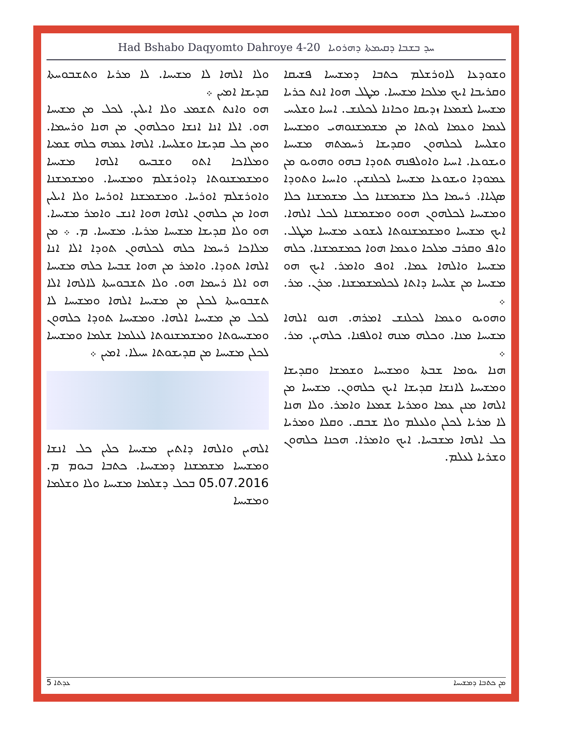Had Bshabo Daqyomto Dahroye 4-20 ܚܕ ܒܫܒܐ ܕܩܝܡܬܐ ܕܗܪܘܝܐ
ܘܫܘܕܥܐ ܠܐܘܪܫܠܡ ܟܬܒܐ ܕܡܫܝܚܐ ܦܫܝܩܐ ܘܩܪܝܒܐ ܐܝܟ ܡܠܟܐ ܡܫܝܚܐ. ܡܛܠ ܗܘܐ ܐܢܬ ܟܪܝܐ ܡܫܝܚܐ ܠܫܡܥܐ ܙܕܝܩܐ ܘܟܐܢܐ ܠܟܠܢܫ. ܐܚܝܐ ܘܫܠܝܚ ܠܥܡܐ ܘܥܡܐ ܠܘܬܐ ܡܢ ܡܫܡܫܢܘܗܝ ܘܡܫܝܚܐ ܘܫܠܝܚܐ ܠܟܠܗܘܢ ܘܩܕܝܫܐ ܪܚܡܬܗ ܡܫܝܚܐ ܘܝܫܘܥܐ. ܐܚܝܐ ܘܐܘܠܦܢܗ ܬܘܕܐ ܒܗܘ ܘܗܘܝܘ ܡܢ ܥܡܘܕܐ ܘܝܫܘܥܐ ܡܫܝܚܐ ܠܟܠܢܫܝܢ. ܘܐܚܝܐ ܘܬܘܕܐ ܣܓܝܐܐ. ܪܚܡܐ ܟܠܐ ܡܫܡܫܢܐ ܟܠ ܡܫܡܫܢܐ ܟܠܐ ܘܡܫܝܚܐ ܠܟܠܗܘܢ ܗܘܘ ܘܡܫܡܫܢܐ ܠܟܠ ܐܠܗܐ. ܐܝܟ ܡܫܝܚܐ ܘܡܫܡܫܢܘܬܐ ܠܝܫܘܥ ܡܫܝܚܐ ܡܛܠ. ܘܐܦ ܘܩܪܒ ܡܠܟܐ ܘܥܡܐ ܗܘܐ ܟܡܫܡܫܢܐ. ܟܠܗ ܡܫܝܚܐ ܘܐܠܗܐ ܥܡܐ. ܐܘܦ ܘܐܡܪ. ܐܝܟ ܗܘ ܡܫܝܚܐ ܡܢ ܫܠܝܚܐ ܕܐܬܐ ܠܟܠܡܫܡܫܢܐ. ܡܪܢ. ܡܪ. ܀
ܘܗܘܝܘ ܘܥܡܐ ܠܟܠܢܫ ܐܡܪܗ. ܗܢܘ ܐܠܗܐ ܡܫܝܚܐ ܡܢܐ. ܘܟܠܗ ܡܢܗ ܐܘܠܦܢܐ. ܟܠܗܝܢ. ܡܪ. ܀
ܗܢܐ ܝܘܡܐ ܫܒܬܐ ܘܡܫܝܚܐ ܘܫܡܫܐ ܘܩܕܝܫܐ ܘܡܫܝܚܐ ܠܐܢܫܐ ܩܕܝܫܐ ܐܝܟ ܟܠܗܘܢ. ܡܫܝܚܐ ܡܢ ܐܠܗܐ ܡܢܢ ܥܡܐ ܘܡܪܝܐ ܫܡܥܐ ܘܐܡܪ. ܘܠܐ ܗܢܐ ܠܐ ܡܪܝܐ ܠܟܠܢ ܘܠܥܠܡ ܘܠܐ ܫܒܩ. ܘܩܠܐ ܘܡܪܝܐ ܟܠ ܐܠܗܐ ܡܫܒܚܐ. ܐܝܟ ܘܐܡܪܐ. ܗܟܢܐ ܟܠܗܘܢ ܘܫܪܝܐ ܠܥܠܡ.
ܘܠܐ ܐܠܗܐ ܠܐ ܡܫܝܚܐ. ܠܐ ܡܪܝܐ ܘܬܫܒܘܚܬܐ ܩܕܝܫܐ ܐܡܝܢ ܀
ܗܘ ܘܐܢܬ ܬܫܡܥ ܘܠܐ ܐܝܠܝܢ. ܠܟܠ ܡܢ ܡܫܝܚܐ ܗܘ. ܐܠܐ ܐܢܐ ܐܢܫܐ ܘܟܠܗܘܢ ܡܢ ܗܢܐ ܘܪܚܡܐ. ܘܡܢ ܟܠ ܩܕܝܫܐ ܘܫܠܝܚܐ. ܐܠܗܐ ܥܡܗ ܟܠܗ ܫܡܝܐ ܘܡܠܐܟܐ ܐܬܘ ܘܫܒܚܘ ܐܠܗܐ ܡܫܝܚܐ ܘܡܫܡܫܢܘܬܐ ܕܐܘܪܫܠܡ ܘܡܫܝܚܐ. ܘܡܫܡܫܢܐ ܘܐܘܪܫܠܡ ܐܘܪܚܐ. ܘܡܫܡܫܢܐ ܐܘܪܚܐ ܘܠܐ ܐܝܠܝܢ ܗܘܐ ܡܢ ܟܠܗܘܢ ܐܠܗܐ ܗܘܐ ܐܢܫ ܘܐܡܪ ܡܫܝܚܐ. ܗܘ ܘܠܐ ܩܕܝܫܐ ܡܫܝܚܐ ܡܪܝܐ. ܡܫܝܚܐ. ܡ. ܀ ܡܢ ܡܠܐܟܐ ܪܚܡܐ ܟܠܗ ܠܟܠܗܘܢ ܬܘܕܐ ܐܠܐ ܐܢܐ ܐܠܗܐ ܬܘܕܐ. ܘܐܡܪ ܡܢ ܗܘܐ ܫܒܚܐ ܟܠܗ ܡܫܝܚܐ ܗܘ ܐܠܐ ܪܚܡܐ ܗܘ. ܘܠܐ ܬܫܒܘܚܬܐ ܠܐܠܗܐ ܐܠܐ ܬܫܒܘܚܬܐ ܠܟܠܢ ܡܢ ܡܫܝܚܐ ܐܠܗܐ ܘܡܫܝܚܐ ܠܐ ܠܟܠ ܡܢ ܡܫܝܚܐ ܐܠܗܐ. ܘܡܫܝܚܐ ܬܘܕܐ ܟܠܗܘܢ ܘܡܫܝܚܘܬܐ ܘܡܫܡܫܢܘܬܐ ܠܥܠܡܐ ܫܠܡܐ ܘܡܫܝܚܐ ܠܟܠܢ ܡܫܝܚܐ ܡܢ ܩܕܝܫܘܬܐ ܚܝܠܐ. ܐܡܝܢ ܀
ܐܠܗܝܢ ܘܐܠܗܐ ܕܐܬܝܢ ܡܫܝܚܐ ܟܠܝܢ ܟܠ ܐܢܫܐ ܘܡܫܝܚܐ ܡܫܡܫܢܐ ܕܡܫܝܚܐ. ܟܬܒܐ ܒܝܘܡ ܡ. 05.07.2016 ܒܟܠ ܕܫܠܡܐ ܡܫܝܚܐ ܘܠܐ ܘܫܠܡܐ ܘܡܫܝܚܐ
ܥܕܬܐ 5 ܡܢ ܟܬܒܐ ܕܡܫܝܚܐ